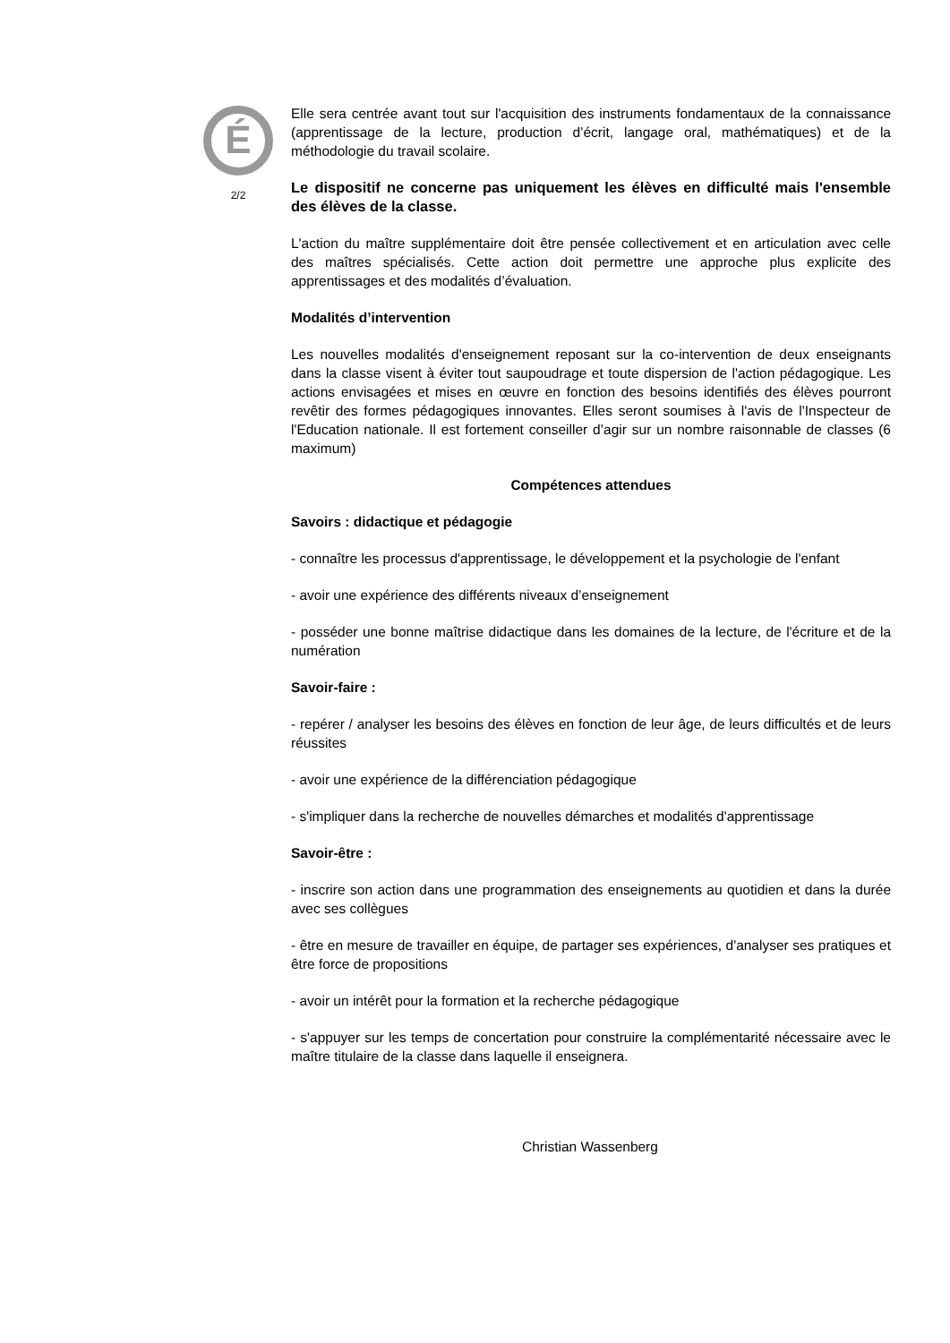É
2/2
Elle sera centrée avant tout sur l'acquisition des instruments fondamentaux de la connaissance (apprentissage de la lecture, production d’écrit, langage oral, mathématiques) et de la méthodologie du travail scolaire.
Le dispositif ne concerne pas uniquement les élèves en difficulté mais l'ensemble des élèves de la classe.
L'action du maître supplémentaire doit être pensée collectivement et en articulation avec celle des maîtres spécialisés. Cette action doit permettre une approche plus explicite des apprentissages et des modalités d’évaluation.
Modalités d’intervention
Les nouvelles modalités d'enseignement reposant sur la co-intervention de deux enseignants dans la classe visent à éviter tout saupoudrage et toute dispersion de l'action pédagogique. Les actions envisagées et mises en œuvre en fonction des besoins identifiés des élèves pourront revêtir des formes pédagogiques innovantes. Elles seront soumises à l'avis de l'Inspecteur de l'Education nationale. Il est fortement conseiller d’agir sur un nombre raisonnable de classes (6 maximum)
Compétences attendues
Savoirs : didactique et pédagogie
- connaître les processus d'apprentissage, le développement et la psychologie de l'enfant
- avoir une expérience des différents niveaux d’enseignement
- posséder une bonne maîtrise didactique dans les domaines de la lecture, de l'écriture et de la numération
Savoir-faire :
- repérer / analyser les besoins des élèves en fonction de leur âge, de leurs difficultés et de leurs réussites
- avoir une expérience de la différenciation pédagogique
- s'impliquer dans la recherche de nouvelles démarches et modalités d'apprentissage
Savoir-être :
- inscrire son action dans une programmation des enseignements au quotidien et dans la durée avec ses collègues
- être en mesure de travailler en équipe, de partager ses expériences, d'analyser ses pratiques et être force de propositions
- avoir un intérêt pour la formation et la recherche pédagogique
- s'appuyer sur les temps de concertation pour construire la complémentarité nécessaire avec le maître titulaire de la classe dans laquelle il enseignera.
Christian Wassenberg